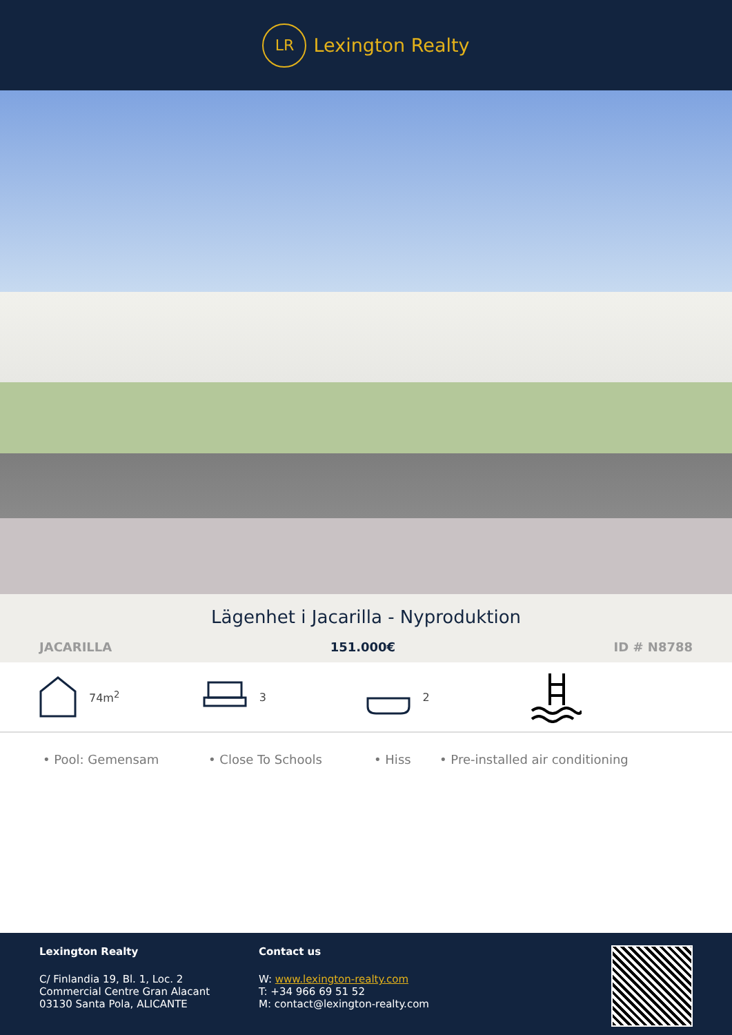LR
Lexington Realty
Lägenhet i Jacarilla - Nyproduktion
JACARILLA 151.000€ ID # N8788
74m<sup>2</sup> 3 2
• Pool: Gemensam • Close To Schools • Hiss • Pre-installed air conditioning
Lexington Realty
C/ Finlandia 19, Bl. 1, Loc. 2
Commercial Centre Gran Alacant
03130 Santa Pola, ALICANTE
Contact us
W: www.lexington-realty.com
T: +34 966 69 51 52
M: contact@lexington-realty.com